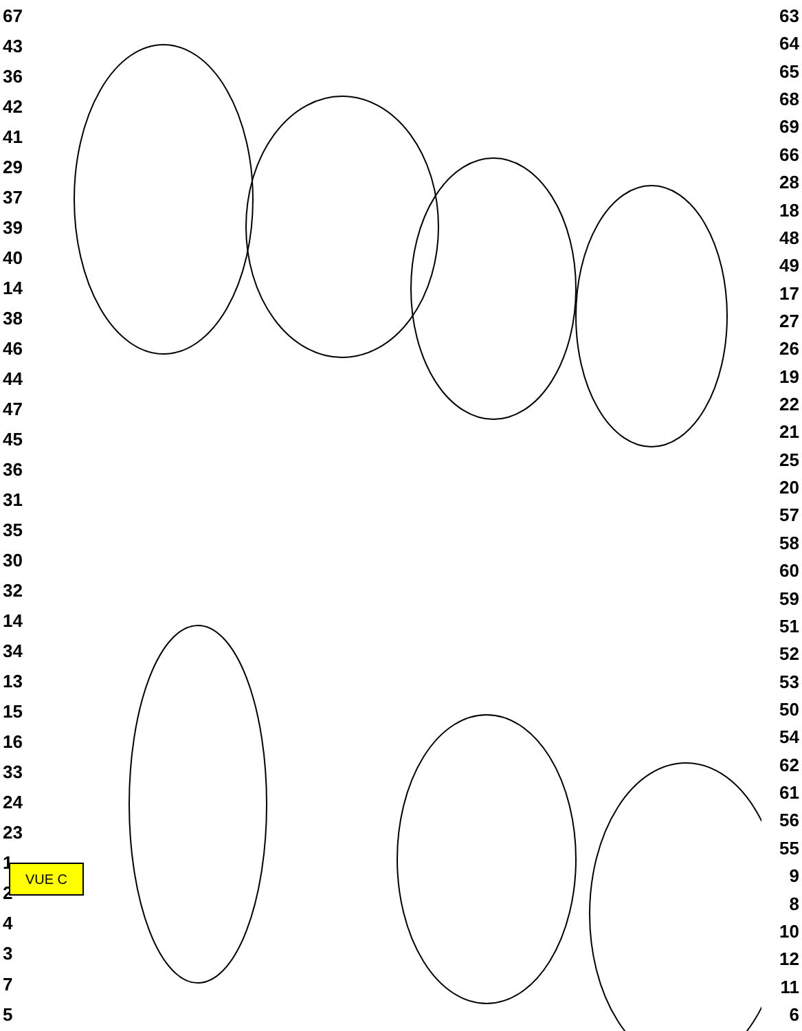67
43
36
42
41
29
37
39
40
14
38
46
44
47
45
36
31
35
30
32
14
34
13
15
16
33
24
23
124375
VUE C
63
64
65
68
69
66
28
18
48
49
17
27
26
19
22
21
25
20
57
58
60
59
51
52
53
50
54
62
61
56
55
9
8
10
12
11
6